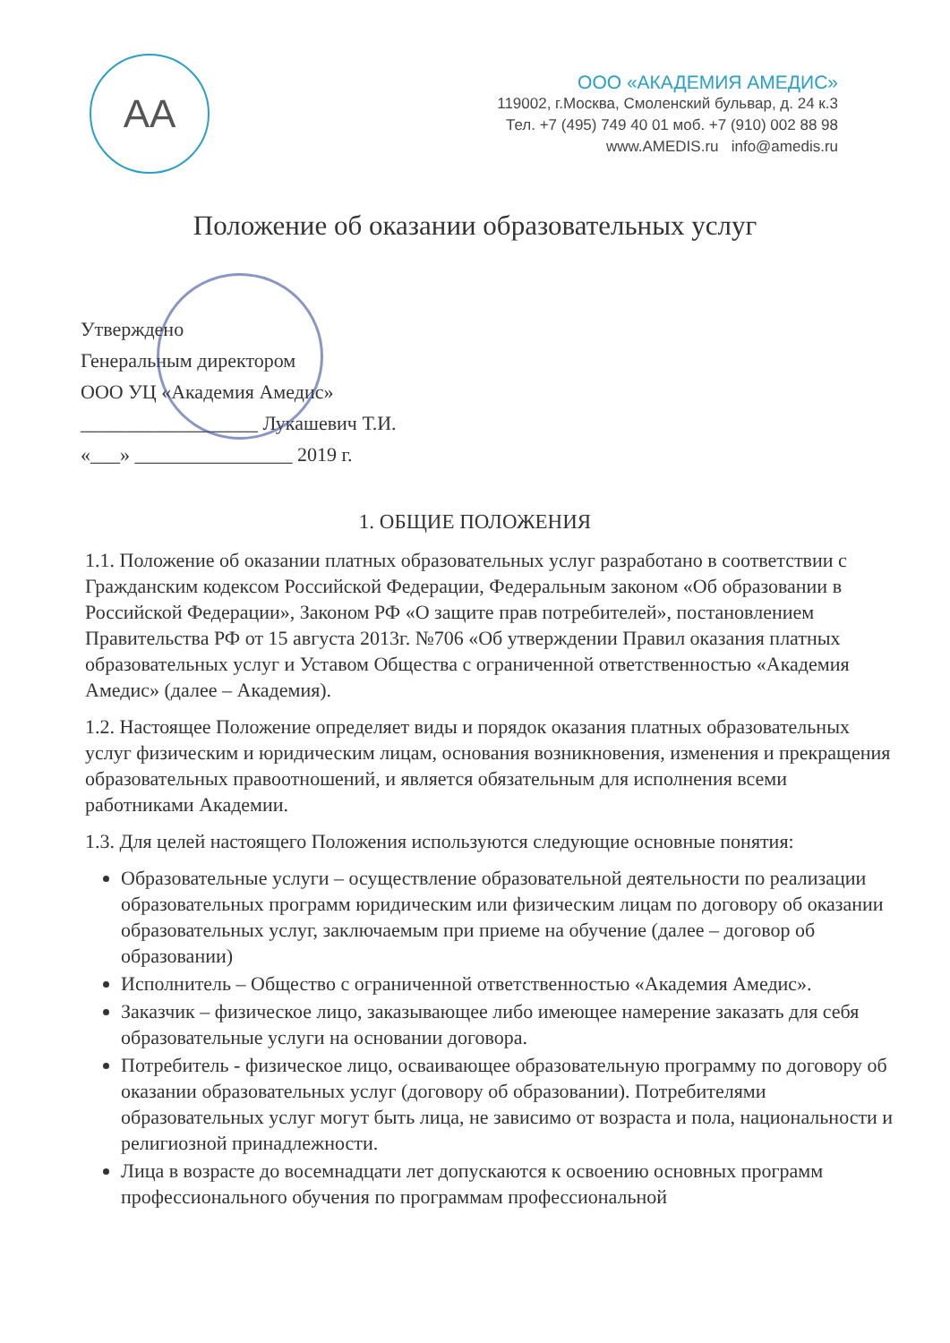AA
ООО «АКАДЕМИЯ АМЕДИС»
119002, г.Москва, Смоленский бульвар, д. 24 к.3
Тел. +7 (495) 749 40 01 моб. +7 (910) 002 88 98
www.AMEDIS.ru info@amedis.ru
Положение об оказании образовательных услуг
Утверждено
Генеральным директором
ООО УЦ «Академия Амедис»
__________________ Лукашевич Т.И.
«___» ________________ 2019 г.
1. ОБЩИЕ ПОЛОЖЕНИЯ
1.1. Положение об оказании платных образовательных услуг разработано в соответствии с Гражданским кодексом Российской Федерации, Федеральным законом «Об образовании в Российской Федерации», Законом РФ «О защите прав потребителей», постановлением Правительства РФ от 15 августа 2013г. №706 «Об утверждении Правил оказания платных образовательных услуг и Уставом Общества с ограниченной ответственностью «Академия Амедис» (далее – Академия).
1.2. Настоящее Положение определяет виды и порядок оказания платных образовательных услуг физическим и юридическим лицам, основания возникновения, изменения и прекращения образовательных правоотношений, и является обязательным для исполнения всеми работниками Академии.
1.3. Для целей настоящего Положения используются следующие основные понятия:
Образовательные услуги – осуществление образовательной деятельности по реализации образовательных программ юридическим или физическим лицам по договору об оказании образовательных услуг, заключаемым при приеме на обучение (далее – договор об образовании)
Исполнитель – Общество с ограниченной ответственностью «Академия Амедис».
Заказчик – физическое лицо, заказывающее либо имеющее намерение заказать для себя образовательные услуги на основании договора.
Потребитель - физическое лицо, осваивающее образовательную программу по договору об оказании образовательных услуг (договору об образовании). Потребителями образовательных услуг могут быть лица, не зависимо от возраста и пола, национальности и религиозной принадлежности.
Лица в возрасте до восемнадцати лет допускаются к освоению основных программ профессионального обучения по программам профессиональной